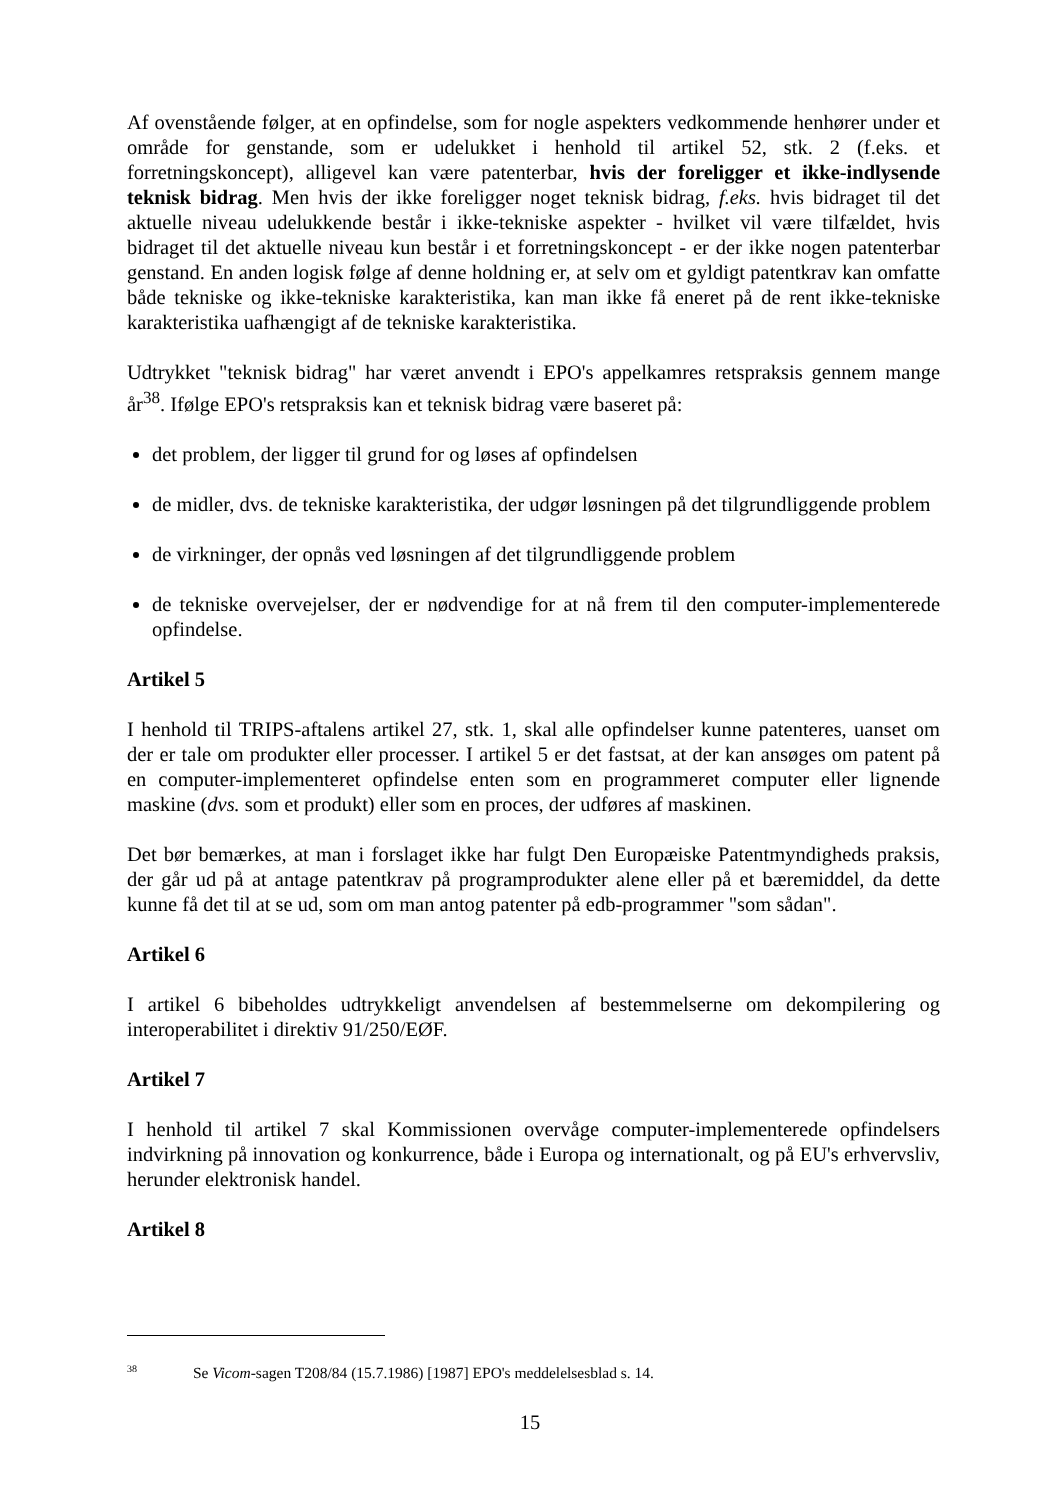Af ovenstående følger, at en opfindelse, som for nogle aspekters vedkommende henhører under et område for genstande, som er udelukket i henhold til artikel 52, stk. 2 (f.eks. et forretningskoncept), alligevel kan være patenterbar, hvis der foreligger et ikke-indlysende teknisk bidrag. Men hvis der ikke foreligger noget teknisk bidrag, f.eks. hvis bidraget til det aktuelle niveau udelukkende består i ikke-tekniske aspekter - hvilket vil være tilfældet, hvis bidraget til det aktuelle niveau kun består i et forretningskoncept - er der ikke nogen patenterbar genstand. En anden logisk følge af denne holdning er, at selv om et gyldigt patentkrav kan omfatte både tekniske og ikke-tekniske karakteristika, kan man ikke få eneret på de rent ikke-tekniske karakteristika uafhængigt af de tekniske karakteristika.
Udtrykket "teknisk bidrag" har været anvendt i EPO's appelkamres retspraksis gennem mange år<sup>38</sup>. Ifølge EPO's retspraksis kan et teknisk bidrag være baseret på:
det problem, der ligger til grund for og løses af opfindelsen
de midler, dvs. de tekniske karakteristika, der udgør løsningen på det tilgrundliggende problem
de virkninger, der opnås ved løsningen af det tilgrundliggende problem
de tekniske overvejelser, der er nødvendige for at nå frem til den computer-implementerede opfindelse.
Artikel 5
I henhold til TRIPS-aftalens artikel 27, stk. 1, skal alle opfindelser kunne patenteres, uanset om der er tale om produkter eller processer. I artikel 5 er det fastsat, at der kan ansøges om patent på en computer-implementeret opfindelse enten som en programmeret computer eller lignende maskine (dvs. som et produkt) eller som en proces, der udføres af maskinen.
Det bør bemærkes, at man i forslaget ikke har fulgt Den Europæiske Patentmyndigheds praksis, der går ud på at antage patentkrav på programprodukter alene eller på et bæremiddel, da dette kunne få det til at se ud, som om man antog patenter på edb-programmer "som sådan".
Artikel 6
I artikel 6 bibeholdes udtrykkeligt anvendelsen af bestemmelserne om dekompilering og interoperabilitet i direktiv 91/250/EØF.
Artikel 7
I henhold til artikel 7 skal Kommissionen overvåge computer-implementerede opfindelsers indvirkning på innovation og konkurrence, både i Europa og internationalt, og på EU's erhvervsliv, herunder elektronisk handel.
Artikel 8
<sup>38</sup> Se Vicom-sagen T208/84 (15.7.1986) [1987] EPO's meddelelsesblad s. 14.
15